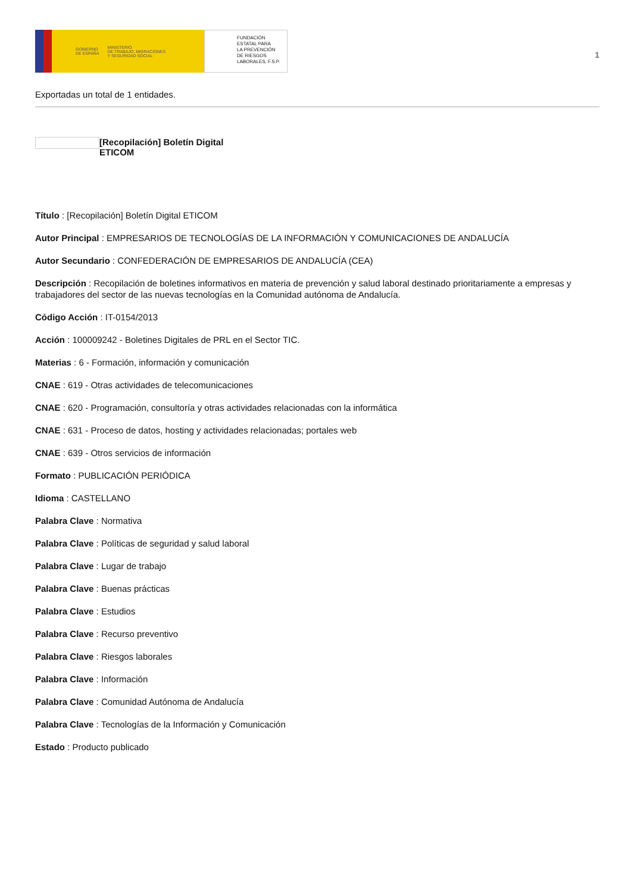GOBIERNO
DE ESPAÑA MINISTERIO
DE TRABAJO, MIGRACIONES
Y SEGURIDAD SOCIAL
FUNDACIÓN
ESTATAL PARA
LA PREVENCIÓN
DE RIESGOS
LABORALES, F.S.P.
1
Exportadas un total de 1 entidades.
[Recopilación] Boletín Digital
ETICOM
Título : [Recopilación] Boletín Digital ETICOM
Autor Principal : EMPRESARIOS DE TECNOLOGÍAS DE LA INFORMACIÓN Y COMUNICACIONES DE ANDALUCÍA
Autor Secundario : CONFEDERACIÓN DE EMPRESARIOS DE ANDALUCÍA (CEA)
Descripción : Recopilación de boletines informativos en materia de prevención y salud laboral destinado prioritariamente a empresas y trabajadores del sector de las nuevas tecnologías en la Comunidad autónoma de Andalucía.
Código Acción : IT-0154/2013
Acción : 100009242 - Boletines Digitales de PRL en el Sector TIC.
Materias : 6 - Formación, información y comunicación
CNAE : 619 - Otras actividades de telecomunicaciones
CNAE : 620 - Programación, consultoría y otras actividades relacionadas con la informática
CNAE : 631 - Proceso de datos, hosting y actividades relacionadas; portales web
CNAE : 639 - Otros servicios de información
Formato : PUBLICACIÓN PERIÓDICA
Idioma : CASTELLANO
Palabra Clave : Normativa
Palabra Clave : Políticas de seguridad y salud laboral
Palabra Clave : Lugar de trabajo
Palabra Clave : Buenas prácticas
Palabra Clave : Estudios
Palabra Clave : Recurso preventivo
Palabra Clave : Riesgos laborales
Palabra Clave : Información
Palabra Clave : Comunidad Autónoma de Andalucía
Palabra Clave : Tecnologías de la Información y Comunicación
Estado : Producto publicado